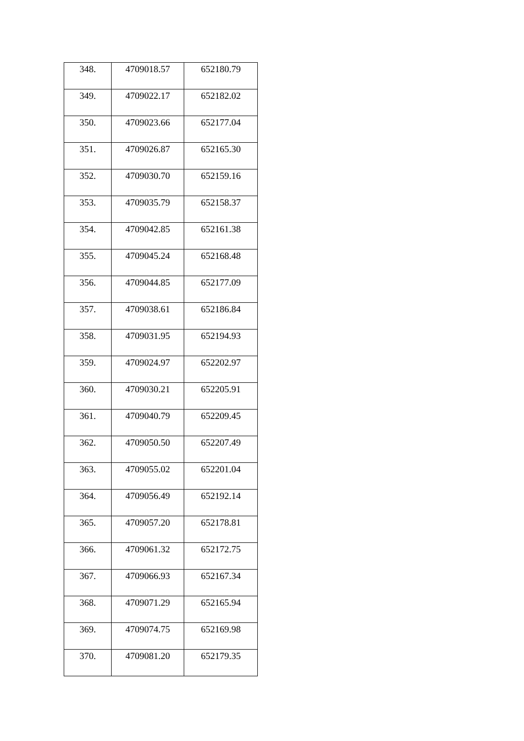| 348. | 4709018.57 | 652180.79 |
| 349. | 4709022.17 | 652182.02 |
| 350. | 4709023.66 | 652177.04 |
| 351. | 4709026.87 | 652165.30 |
| 352. | 4709030.70 | 652159.16 |
| 353. | 4709035.79 | 652158.37 |
| 354. | 4709042.85 | 652161.38 |
| 355. | 4709045.24 | 652168.48 |
| 356. | 4709044.85 | 652177.09 |
| 357. | 4709038.61 | 652186.84 |
| 358. | 4709031.95 | 652194.93 |
| 359. | 4709024.97 | 652202.97 |
| 360. | 4709030.21 | 652205.91 |
| 361. | 4709040.79 | 652209.45 |
| 362. | 4709050.50 | 652207.49 |
| 363. | 4709055.02 | 652201.04 |
| 364. | 4709056.49 | 652192.14 |
| 365. | 4709057.20 | 652178.81 |
| 366. | 4709061.32 | 652172.75 |
| 367. | 4709066.93 | 652167.34 |
| 368. | 4709071.29 | 652165.94 |
| 369. | 4709074.75 | 652169.98 |
| 370. | 4709081.20 | 652179.35 |